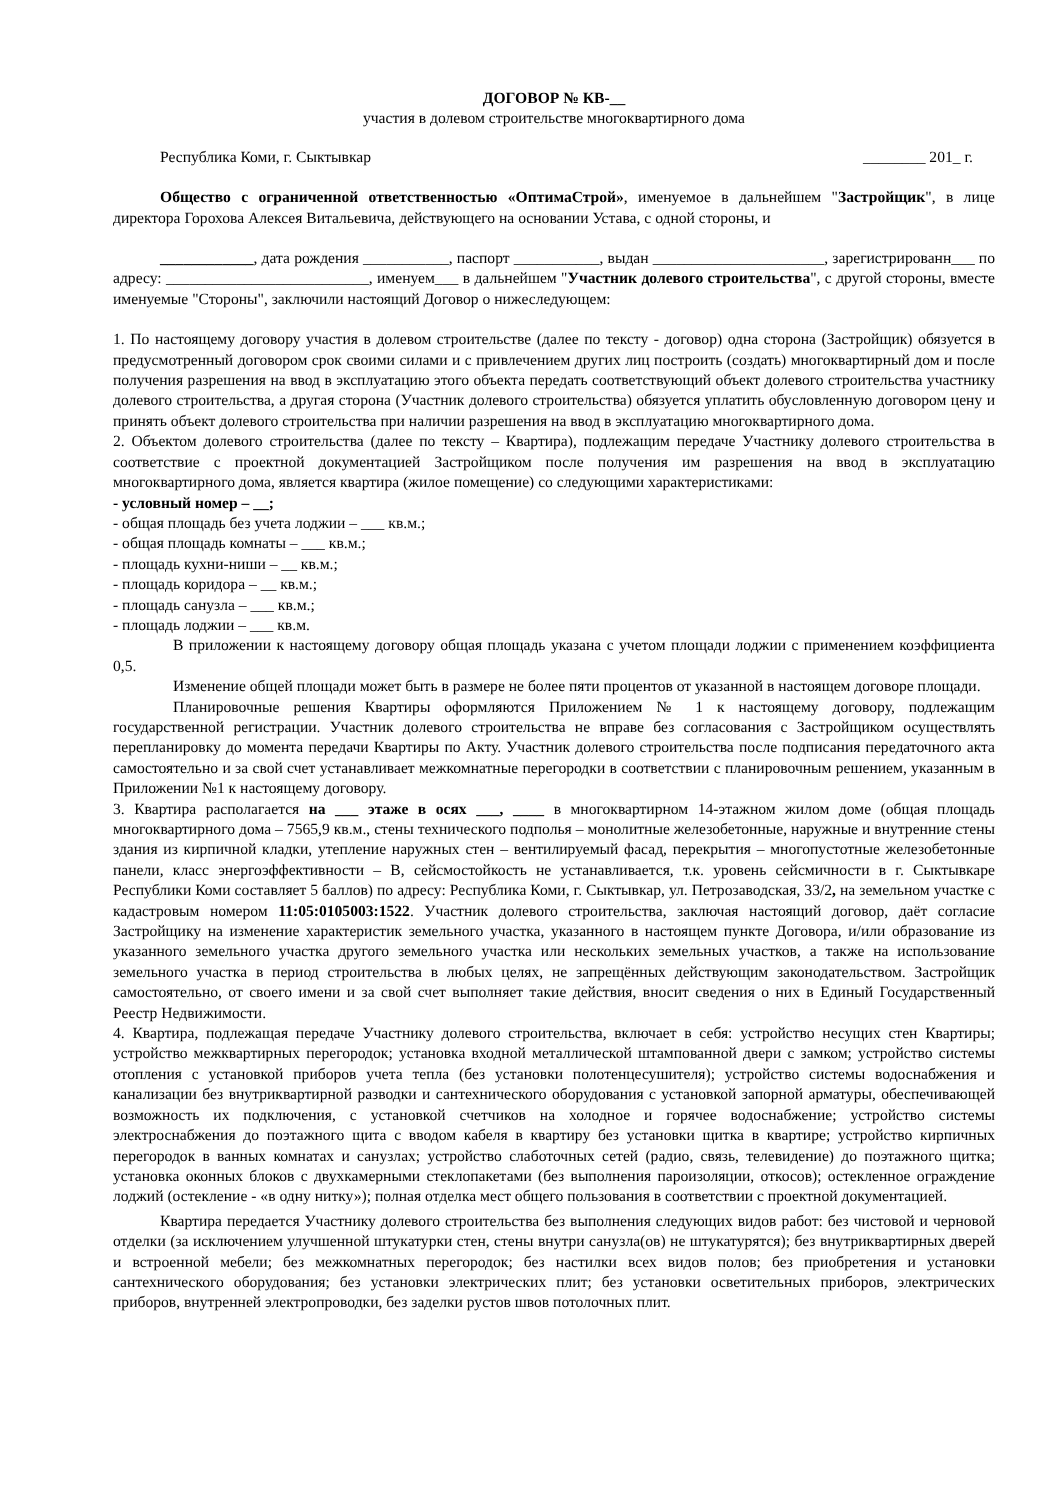ДОГОВОР № КВ-__
участия в долевом строительстве многоквартирного дома
Республика Коми, г. Сыктывкар ________ 201_ г.
Общество с ограниченной ответственностью «ОптимаСтрой», именуемое в дальнейшем "Застройщик", в лице директора Горохова Алексея Витальевича, действующего на основании Устава, с одной стороны, и
____________, дата рождения ___________, паспорт ___________, выдан ______________________, зарегистрированн___ по адресу: __________________________, именуем___ в дальнейшем "Участник долевого строительства", с другой стороны, вместе именуемые "Стороны", заключили настоящий Договор о нижеследующем:
1. По настоящему договору участия в долевом строительстве (далее по тексту - договор) одна сторона (Застройщик) обязуется в предусмотренный договором срок своими силами и с привлечением других лиц построить (создать) многоквартирный дом и после получения разрешения на ввод в эксплуатацию этого объекта передать соответствующий объект долевого строительства участнику долевого строительства, а другая сторона (Участник долевого строительства) обязуется уплатить обусловленную договором цену и принять объект долевого строительства при наличии разрешения на ввод в эксплуатацию многоквартирного дома.
2. Объектом долевого строительства (далее по тексту – Квартира), подлежащим передаче Участнику долевого строительства в соответствие с проектной документацией Застройщиком после получения им разрешения на ввод в эксплуатацию многоквартирного дома, является квартира (жилое помещение) со следующими характеристиками:
- условный номер – __;
- общая площадь без учета лоджии – ___ кв.м.;
- общая площадь комнаты – ___ кв.м.;
- площадь кухни-ниши – __ кв.м.;
- площадь коридора – __ кв.м.;
- площадь санузла – ___ кв.м.;
- площадь лоджии – ___ кв.м.
В приложении к настоящему договору общая площадь указана с учетом площади лоджии с применением коэффициента 0,5.
Изменение общей площади может быть в размере не более пяти процентов от указанной в настоящем договоре площади.
Планировочные решения Квартиры оформляются Приложением № 1 к настоящему договору, подлежащим государственной регистрации. Участник долевого строительства не вправе без согласования с Застройщиком осуществлять перепланировку до момента передачи Квартиры по Акту. Участник долевого строительства после подписания передаточного акта самостоятельно и за свой счет устанавливает межкомнатные перегородки в соответствии с планировочным решением, указанным в Приложении №1 к настоящему договору.
3. Квартира располагается на ___ этаже в осях ___, ____ в многоквартирном 14-этажном жилом доме (общая площадь многоквартирного дома – 7565,9 кв.м., стены технического подполья – монолитные железобетонные, наружные и внутренние стены здания из кирпичной кладки, утепление наружных стен – вентилируемый фасад, перекрытия – многопустотные железобетонные панели, класс энергоэффективности – В, сейсмостойкость не устанавливается, т.к. уровень сейсмичности в г. Сыктывкаре Республики Коми составляет 5 баллов) по адресу: Республика Коми, г. Сыктывкар, ул. Петрозаводская, 33/2, на земельном участке с кадастровым номером 11:05:0105003:1522. Участник долевого строительства, заключая настоящий договор, даёт согласие Застройщику на изменение характеристик земельного участка, указанного в настоящем пункте Договора, и/или образование из указанного земельного участка другого земельного участка или нескольких земельных участков, а также на использование земельного участка в период строительства в любых целях, не запрещённых действующим законодательством. Застройщик самостоятельно, от своего имени и за свой счет выполняет такие действия, вносит сведения о них в Единый Государственный Реестр Недвижимости.
4. Квартира, подлежащая передаче Участнику долевого строительства, включает в себя: устройство несущих стен Квартиры; устройство межквартирных перегородок; установка входной металлической штампованной двери с замком; устройство системы отопления с установкой приборов учета тепла (без установки полотенцесушителя); устройство системы водоснабжения и канализации без внутриквартирной разводки и сантехнического оборудования с установкой запорной арматуры, обеспечивающей возможность их подключения, с установкой счетчиков на холодное и горячее водоснабжение; устройство системы электроснабжения до поэтажного щита с вводом кабеля в квартиру без установки щитка в квартире; устройство кирпичных перегородок в ванных комнатах и санузлах; устройство слаботочных сетей (радио, связь, телевидение) до поэтажного щитка; установка оконных блоков с двухкамерными стеклопакетами (без выполнения пароизоляции, откосов); остекленное ограждение лоджий (остекление - «в одну нитку»); полная отделка мест общего пользования в соответствии с проектной документацией.
Квартира передается Участнику долевого строительства без выполнения следующих видов работ: без чистовой и черновой отделки (за исключением улучшенной штукатурки стен, стены внутри санузла(ов) не штукатурятся); без внутриквартирных дверей и встроенной мебели; без межкомнатных перегородок; без настилки всех видов полов; без приобретения и установки сантехнического оборудования; без установки электрических плит; без установки осветительных приборов, электрических приборов, внутренней электропроводки, без заделки рустов швов потолочных плит.